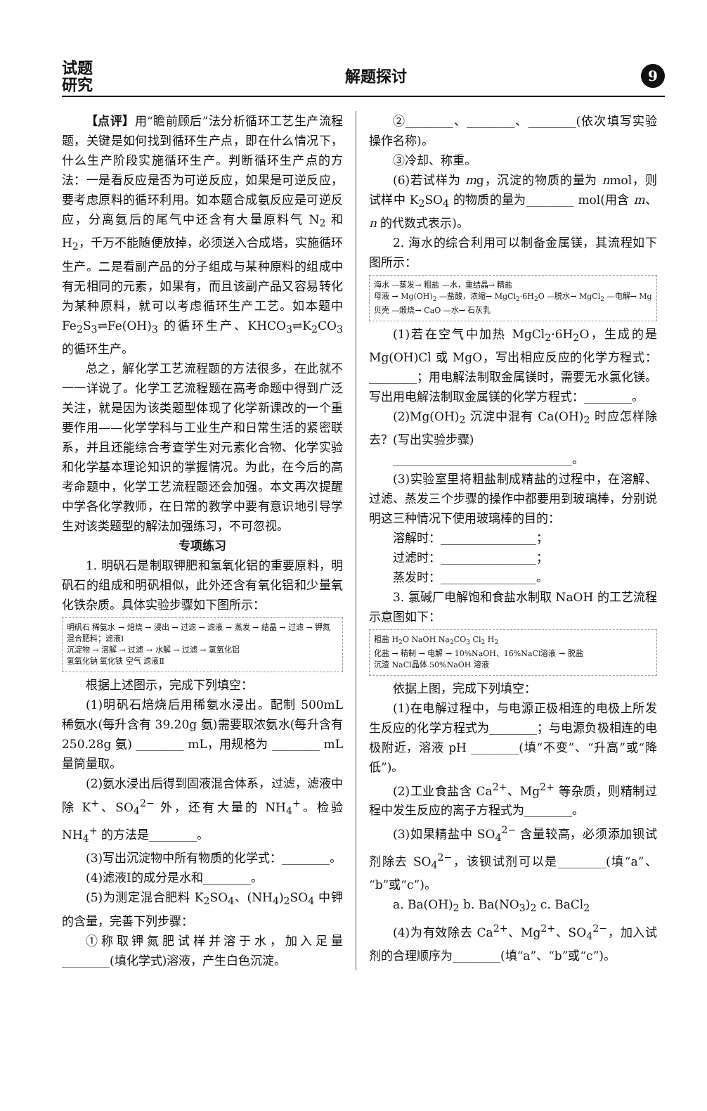试题
研究
解题探讨
9
【点评】用“瞻前顾后”法分析循环工艺生产流程题，关键是如何找到循环生产点，即在什么情况下，什么生产阶段实施循环生产。判断循环生产点的方法：一是看反应是否为可逆反应，如果是可逆反应，要考虑原料的循环利用。如本题合成氨反应是可逆反应，分离氨后的尾气中还含有大量原料气 N<sub>2</sub> 和 H<sub>2</sub>，千万不能随便放掉，必须送入合成塔，实施循环生产。二是看副产品的分子组成与某种原料的组成中有无相同的元素，如果有，而且该副产品又容易转化为某种原料，就可以考虑循环生产工艺。如本题中 Fe<sub>2</sub>S<sub>3</sub>⇌Fe(OH)<sub>3</sub> 的循环生产、KHCO<sub>3</sub>⇌K<sub>2</sub>CO<sub>3</sub> 的循环生产。
总之，解化学工艺流程题的方法很多，在此就不一一详说了。化学工艺流程题在高考命题中得到广泛关注，就是因为该类题型体现了化学新课改的一个重要作用——化学学科与工业生产和日常生活的紧密联系，并且还能综合考查学生对元素化合物、化学实验和化学基本理论知识的掌握情况。为此，在今后的高考命题中，化学工艺流程题还会加强。本文再次提醒中学各化学教师，在日常的教学中要有意识地引导学生对该类题型的解法加强练习，不可忽视。
专项练习
1. 明矾石是制取钾肥和氢氧化铝的重要原料，明矾石的组成和明矾相似，此外还含有氧化铝和少量氧化铁杂质。具体实验步骤如下图所示：
明矾石 稀氨水 → 焙烧 → 浸出 → 过滤 → 滤液 → 蒸发 → 结晶 → 过滤 → 钾氮混合肥料；滤液Ⅰ
沉淀物 → 溶解 → 过滤 → 水解 → 过滤 → 氢氧化铝
氢氧化钠 氧化铁 空气 滤液Ⅱ
根据上述图示，完成下列填空：
(1)明矾石焙烧后用稀氨水浸出。配制 500mL 稀氨水(每升含有 39.20g 氨)需要取浓氨水(每升含有 250.28g 氨) ________ mL，用规格为 ________ mL 量筒量取。
(2)氨水浸出后得到固液混合体系，过滤，滤液中除 K<sup>+</sup>、SO<sub>4</sub><sup>2−</sup> 外，还有大量的 NH<sub>4</sub><sup>+</sup>。检验 NH<sub>4</sub><sup>+</sup> 的方法是________。
(3)写出沉淀物中所有物质的化学式：________。
(4)滤液Ⅰ的成分是水和________。
(5)为测定混合肥料 K<sub>2</sub>SO<sub>4</sub>、(NH<sub>4</sub>)<sub>2</sub>SO<sub>4</sub> 中钾的含量，完善下列步骤：
①称取钾氮肥试样并溶于水，加入足量 ________(填化学式)溶液，产生白色沉淀。
②________、________、________(依次填写实验操作名称)。
③冷却、称重。
(6)若试样为 mg，沉淀的物质的量为 nmol，则试样中 K<sub>2</sub>SO<sub>4</sub> 的物质的量为________ mol(用含 m、n 的代数式表示)。
2. 海水的综合利用可以制备金属镁，其流程如下图所示：
海水 —蒸发→ 粗盐 —水，重结晶→ 精盐
母液 → Mg(OH)<sub>2</sub> —盐酸，浓缩→ MgCl<sub>2</sub>·6H<sub>2</sub>O —脱水→ MgCl<sub>2</sub> —电解→ Mg
贝壳 —煅烧→ CaO —水→ 石灰乳
(1)若在空气中加热 MgCl<sub>2</sub>·6H<sub>2</sub>O，生成的是 Mg(OH)Cl 或 MgO，写出相应反应的化学方程式：________；用电解法制取金属镁时，需要无水氯化镁。写出用电解法制取金属镁的化学方程式：________。
(2)Mg(OH)<sub>2</sub> 沉淀中混有 Ca(OH)<sub>2</sub> 时应怎样除去？(写出实验步骤)
______________________________。
(3)实验室里将粗盐制成精盐的过程中，在溶解、过滤、蒸发三个步骤的操作中都要用到玻璃棒，分别说明这三种情况下使用玻璃棒的目的：
溶解时：________________；
过滤时：________________；
蒸发时：________________。
3. 氯碱厂电解饱和食盐水制取 NaOH 的工艺流程示意图如下：
粗盐 H<sub>2</sub>O NaOH Na<sub>2</sub>CO<sub>3</sub> Cl<sub>2</sub> H<sub>2</sub>
化盐 → 精制 → 电解 → 10%NaOH、16%NaCl溶液 → 脱盐
沉渣 NaCl晶体 50%NaOH 溶液
依据上图，完成下列填空：
(1)在电解过程中，与电源正极相连的电极上所发生反应的化学方程式为________；与电源负极相连的电极附近，溶液 pH ________(填“不变”、“升高”或“降低”)。
(2)工业食盐含 Ca<sup>2+</sup>、Mg<sup>2+</sup> 等杂质，则精制过程中发生反应的离子方程式为________。
(3)如果精盐中 SO<sub>4</sub><sup>2−</sup> 含量较高，必须添加钡试剂除去 SO<sub>4</sub><sup>2−</sup>，该钡试剂可以是________(填“a”、“b”或“c”)。
a. Ba(OH)<sub>2</sub> b. Ba(NO<sub>3</sub>)<sub>2</sub> c. BaCl<sub>2</sub>
(4)为有效除去 Ca<sup>2+</sup>、Mg<sup>2+</sup>、SO<sub>4</sub><sup>2−</sup>，加入试剂的合理顺序为________(填“a”、“b”或“c”)。